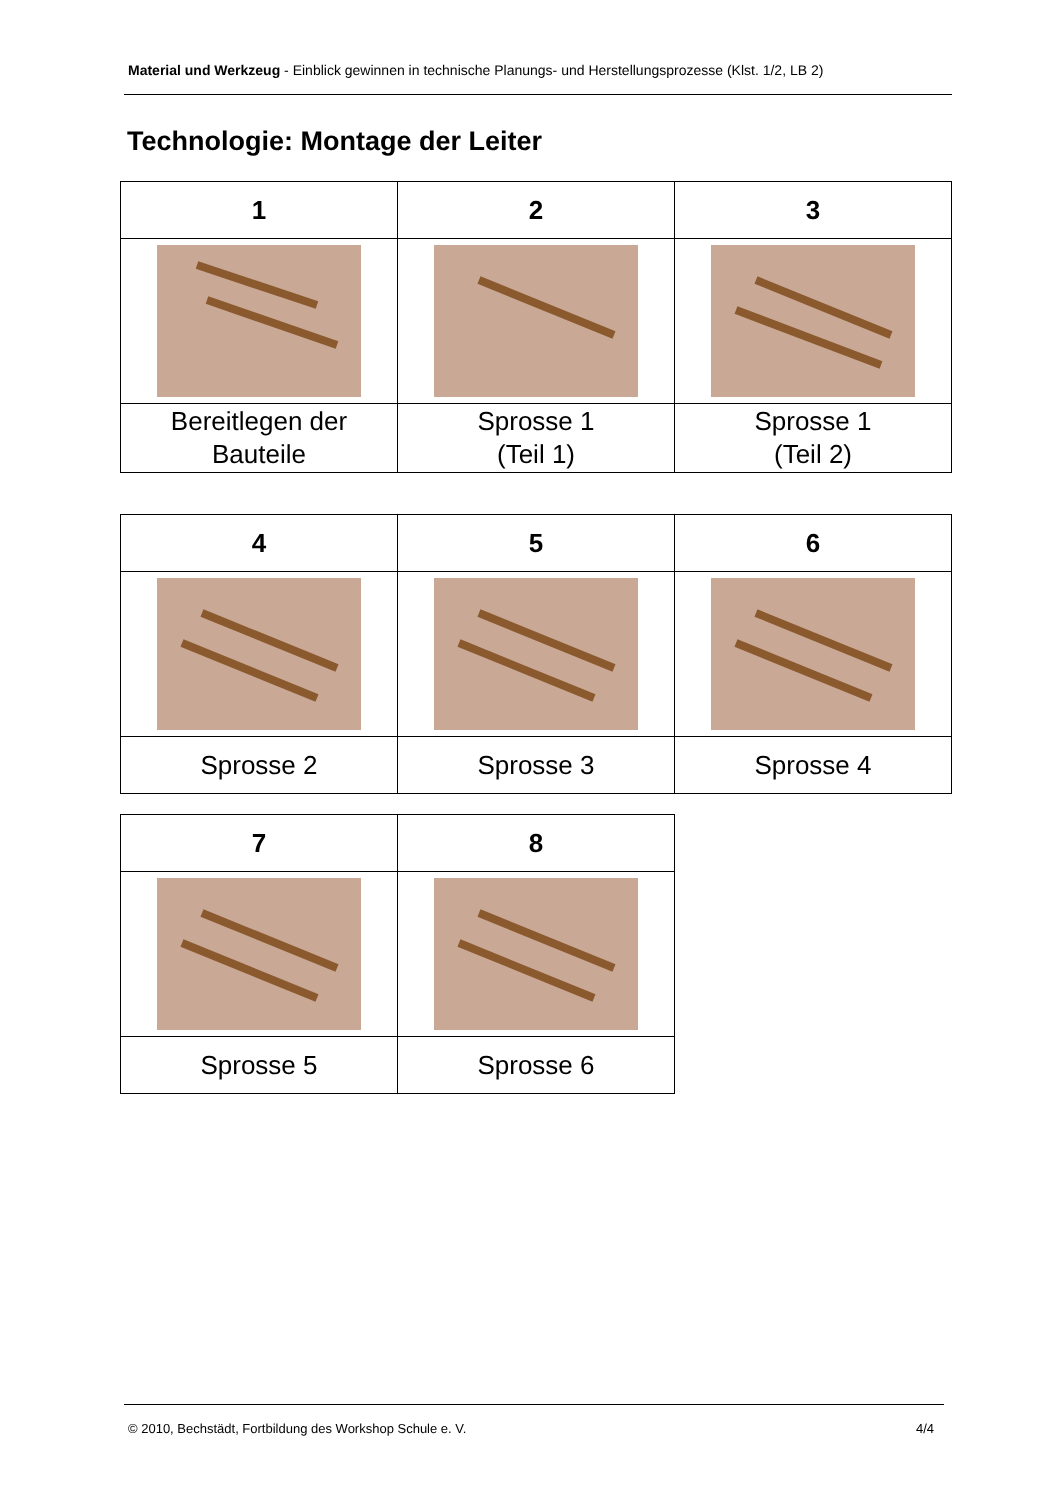Material und Werkzeug - Einblick gewinnen in technische Planungs- und Herstellungsprozesse (Klst. 1/2, LB 2)
Technologie: Montage der Leiter
| 1 | 2 | 3 |
| Bereitlegen der Bauteile | Sprosse 1 (Teil 1) | Sprosse 1 (Teil 2) |
| 4 | 5 | 6 |
| Sprosse 2 | Sprosse 3 | Sprosse 4 |
| 7 | 8 |
| Sprosse 5 | Sprosse 6 |
© 2010, Bechstädt, Fortbildung des Workshop Schule e. V. 4/4